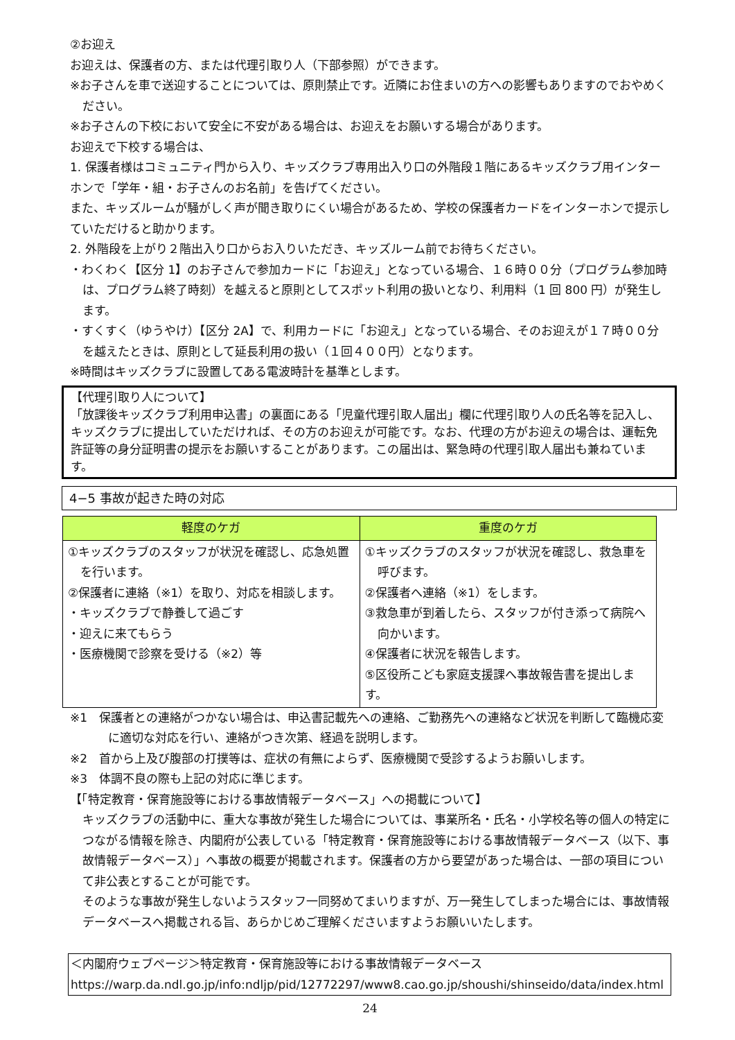②お迎え
お迎えは、保護者の方、または代理引取り人（下部参照）ができます。
※お子さんを車で送迎することについては、原則禁止です。近隣にお住まいの方への影響もありますのでおやめください。
※お子さんの下校において安全に不安がある場合は、お迎えをお願いする場合があります。
お迎えで下校する場合は、
1. 保護者様はコミュニティ門から入り、キッズクラブ専用出入り口の外階段１階にあるキッズクラブ用インターホンで「学年・組・お子さんのお名前」を告げてください。
また、キッズルームが騒がしく声が聞き取りにくい場合があるため、学校の保護者カードをインターホンで提示していただけると助かります。
2. 外階段を上がり２階出入り口からお入りいただき、キッズルーム前でお待ちください。
・わくわく【区分 1】のお子さんで参加カードに「お迎え」となっている場合、１６時００分（プログラム参加時は、プログラム終了時刻）を越えると原則としてスポット利用の扱いとなり、利用料（1 回 800 円）が発生します。
・すくすく（ゆうやけ）【区分 2A】で、利用カードに「お迎え」となっている場合、そのお迎えが１７時００分を越えたときは、原則として延長利用の扱い（１回４００円）となります。
※時間はキッズクラブに設置してある電波時計を基準とします。
【代理引取り人について】
「放課後キッズクラブ利用申込書」の裏面にある「児童代理引取人届出」欄に代理引取り人の氏名等を記入し、キッズクラブに提出していただければ、その方のお迎えが可能です。なお、代理の方がお迎えの場合は、運転免許証等の身分証明書の提示をお願いすることがあります。この届出は、緊急時の代理引取人届出も兼ねています。
4−5 事故が起きた時の対応
| 軽度のケガ | 重度のケガ |
| --- | --- |
| ①キッズクラブのスタッフが状況を確認し、応急処置を行います。 ②保護者に連絡（※1）を取り、対応を相談します。 ・キッズクラブで静養して過ごす ・迎えに来てもらう ・医療機関で診察を受ける（※2）等 | ①キッズクラブのスタッフが状況を確認し、救急車を呼びます。 ②保護者へ連絡（※1）をします。 ③救急車が到着したら、スタッフが付き添って病院へ向かいます。 ④保護者に状況を報告します。 ⑤区役所こども家庭支援課へ事故報告書を提出します。 |
※1　保護者との連絡がつかない場合は、申込書記載先への連絡、ご勤務先への連絡など状況を判断して臨機応変に適切な対応を行い、連絡がつき次第、経過を説明します。
※2　首から上及び腹部の打撲等は、症状の有無によらず、医療機関で受診するようお願いします。
※3　体調不良の際も上記の対応に準じます。
【「特定教育・保育施設等における事故情報データベース」への掲載について】
キッズクラブの活動中に、重大な事故が発生した場合については、事業所名・氏名・小学校名等の個人の特定につながる情報を除き、内閣府が公表している「特定教育・保育施設等における事故情報データベース（以下、事故情報データベース）」へ事故の概要が掲載されます。保護者の方から要望があった場合は、一部の項目について非公表とすることが可能です。
そのような事故が発生しないようスタッフ一同努めてまいりますが、万一発生してしまった場合には、事故情報データベースへ掲載される旨、あらかじめご理解くださいますようお願いいたします。
＜内閣府ウェブページ＞特定教育・保育施設等における事故情報データベース
https://warp.da.ndl.go.jp/info:ndljp/pid/12772297/www8.cao.go.jp/shoushi/shinseido/data/index.html
24